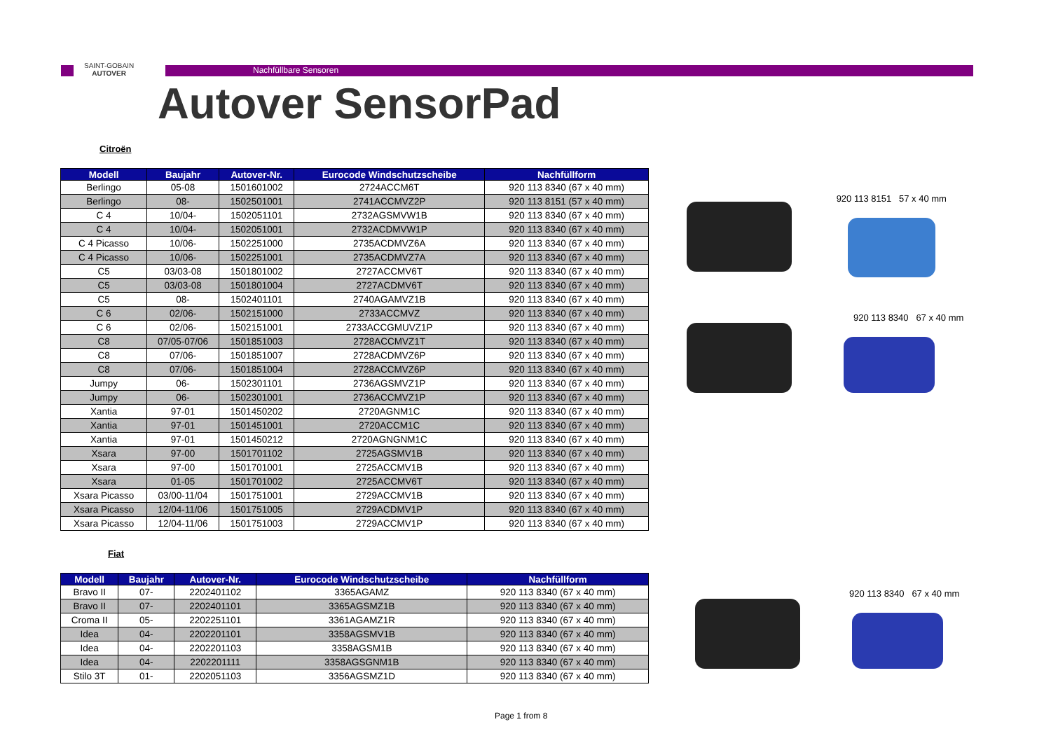SAINT-GOBAIN
AUTOVER
Nachfüllbare Sensoren
Autover SensorPad
Citroën
| Modell | Baujahr | Autover-Nr. | Eurocode Windschutzscheibe | Nachfüllform |
| --- | --- | --- | --- | --- |
| Berlingo | 05-08 | 1501601002 | 2724ACCM6T | 920 113 8340 (67 x 40 mm) |
| Berlingo | 08- | 1502501001 | 2741ACCMVZ2P | 920 113 8151 (57 x 40 mm) |
| C 4 | 10/04- | 1502051101 | 2732AGSMVW1B | 920 113 8340 (67 x 40 mm) |
| C 4 | 10/04- | 1502051001 | 2732ACDMVW1P | 920 113 8340 (67 x 40 mm) |
| C 4 Picasso | 10/06- | 1502251000 | 2735ACDMVZ6A | 920 113 8340 (67 x 40 mm) |
| C 4 Picasso | 10/06- | 1502251001 | 2735ACDMVZ7A | 920 113 8340 (67 x 40 mm) |
| C5 | 03/03-08 | 1501801002 | 2727ACCMV6T | 920 113 8340 (67 x 40 mm) |
| C5 | 03/03-08 | 1501801004 | 2727ACDMV6T | 920 113 8340 (67 x 40 mm) |
| C5 | 08- | 1502401101 | 2740AGAMVZ1B | 920 113 8340 (67 x 40 mm) |
| C 6 | 02/06- | 1502151000 | 2733ACCMVZ | 920 113 8340 (67 x 40 mm) |
| C 6 | 02/06- | 1502151001 | 2733ACCGMUVZ1P | 920 113 8340 (67 x 40 mm) |
| C8 | 07/05-07/06 | 1501851003 | 2728ACCMVZ1T | 920 113 8340 (67 x 40 mm) |
| C8 | 07/06- | 1501851007 | 2728ACDMVZ6P | 920 113 8340 (67 x 40 mm) |
| C8 | 07/06- | 1501851004 | 2728ACCMVZ6P | 920 113 8340 (67 x 40 mm) |
| Jumpy | 06- | 1502301101 | 2736AGSMVZ1P | 920 113 8340 (67 x 40 mm) |
| Jumpy | 06- | 1502301001 | 2736ACCMVZ1P | 920 113 8340 (67 x 40 mm) |
| Xantia | 97-01 | 1501450202 | 2720AGNM1C | 920 113 8340 (67 x 40 mm) |
| Xantia | 97-01 | 1501451001 | 2720ACCM1C | 920 113 8340 (67 x 40 mm) |
| Xantia | 97-01 | 1501450212 | 2720AGNGNM1C | 920 113 8340 (67 x 40 mm) |
| Xsara | 97-00 | 1501701102 | 2725AGSMV1B | 920 113 8340 (67 x 40 mm) |
| Xsara | 97-00 | 1501701001 | 2725ACCMV1B | 920 113 8340 (67 x 40 mm) |
| Xsara | 01-05 | 1501701002 | 2725ACCMV6T | 920 113 8340 (67 x 40 mm) |
| Xsara Picasso | 03/00-11/04 | 1501751001 | 2729ACCMV1B | 920 113 8340 (67 x 40 mm) |
| Xsara Picasso | 12/04-11/06 | 1501751005 | 2729ACDMV1P | 920 113 8340 (67 x 40 mm) |
| Xsara Picasso | 12/04-11/06 | 1501751003 | 2729ACCMV1P | 920 113 8340 (67 x 40 mm) |
Fiat
| Modell | Baujahr | Autover-Nr. | Eurocode Windschutzscheibe | Nachfüllform |
| --- | --- | --- | --- | --- |
| Bravo II | 07- | 2202401102 | 3365AGAMZ | 920 113 8340 (67 x 40 mm) |
| Bravo II | 07- | 2202401101 | 3365AGSMZ1B | 920 113 8340 (67 x 40 mm) |
| Croma II | 05- | 2202251101 | 3361AGAMZ1R | 920 113 8340 (67 x 40 mm) |
| Idea | 04- | 2202201101 | 3358AGSMV1B | 920 113 8340 (67 x 40 mm) |
| Idea | 04- | 2202201103 | 3358AGSM1B | 920 113 8340 (67 x 40 mm) |
| Idea | 04- | 2202201111 | 3358AGSGNM1B | 920 113 8340 (67 x 40 mm) |
| Stilo 3T | 01- | 2202051103 | 3356AGSMZ1D | 920 113 8340 (67 x 40 mm) |
920 113 8151 57 x 40 mm
920 113 8340 67 x 40 mm
920 113 8340 67 x 40 mm
Page 1 from 8